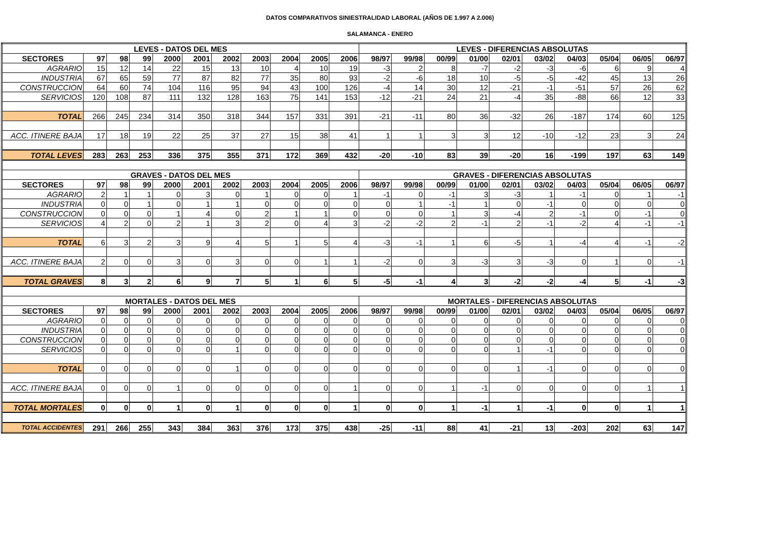DATOS COMPARATIVOS SINIESTRALIDAD LABORAL (AÑOS DE 1.997 A 2.006)
SALAMANCA - ENERO
| LEVES - DATOS DEL MES | | | | | | | | | | | LEVES - DIFERENCIAS ABSOLUTAS | | | | | | | | | |
| --- | --- | --- | --- | --- | --- | --- | --- | --- | --- | --- | --- | --- | --- | --- | --- | --- | --- | --- | --- | --- |
| SECTORES | 97 | 98 | 99 | 2000 | 2001 | 2002 | 2003 | 2004 | 2005 | 2006 | 98/97 | 99/98 | 00/99 | 01/00 | 02/01 | 03/02 | 04/03 | 05/04 | 06/05 | 06/97 |
| AGRARIO | 15 | 12 | 14 | 22 | 15 | 13 | 10 | 4 | 10 | 19 | -3 | 2 | 8 | -7 | -2 | -3 | -6 | 6 | 9 | 4 |
| INDUSTRIA | 67 | 65 | 59 | 77 | 87 | 82 | 77 | 35 | 80 | 93 | -2 | -6 | 18 | 10 | -5 | -5 | -42 | 45 | 13 | 26 |
| CONSTRUCCION | 64 | 60 | 74 | 104 | 116 | 95 | 94 | 43 | 100 | 126 | -4 | 14 | 30 | 12 | -21 | -1 | -51 | 57 | 26 | 62 |
| SERVICIOS | 120 | 108 | 87 | 111 | 132 | 128 | 163 | 75 | 141 | 153 | -12 | -21 | 24 | 21 | -4 | 35 | -88 | 66 | 12 | 33 |
| TOTAL | 266 | 245 | 234 | 314 | 350 | 318 | 344 | 157 | 331 | 391 | -21 | -11 | 80 | 36 | -32 | 26 | -187 | 174 | 60 | 125 |
| ACC. ITINERE BAJA | 17 | 18 | 19 | 22 | 25 | 37 | 27 | 15 | 38 | 41 | 1 | 1 | 3 | 3 | 12 | -10 | -12 | 23 | 3 | 24 |
| TOTAL LEVES | 283 | 263 | 253 | 336 | 375 | 355 | 371 | 172 | 369 | 432 | -20 | -10 | 83 | 39 | -20 | 16 | -199 | 197 | 63 | 149 |
| GRAVES - DATOS DEL MES | | | | | | | | | | | GRAVES - DIFERENCIAS ABSOLUTAS | | | | | | | | | |
| SECTORES | 97 | 98 | 99 | 2000 | 2001 | 2002 | 2003 | 2004 | 2005 | 2006 | 98/97 | 99/98 | 00/99 | 01/00 | 02/01 | 03/02 | 04/03 | 05/04 | 06/05 | 06/97 |
| AGRARIO | 2 | 1 | 1 | 0 | 3 | 0 | 1 | 0 | 0 | 1 | -1 | 0 | -1 | 3 | -3 | 1 | -1 | 0 | 1 | -1 |
| INDUSTRIA | 0 | 0 | 1 | 0 | 1 | 1 | 0 | 0 | 0 | 0 | 0 | 1 | -1 | 1 | 0 | -1 | 0 | 0 | 0 | 0 |
| CONSTRUCCION | 0 | 0 | 0 | 1 | 4 | 0 | 2 | 1 | 1 | 0 | 0 | 0 | 1 | 3 | -4 | 2 | -1 | 0 | -1 | 0 |
| SERVICIOS | 4 | 2 | 0 | 2 | 1 | 3 | 2 | 0 | 4 | 3 | -2 | -2 | 2 | -1 | 2 | -1 | -2 | 4 | -1 | -1 |
| TOTAL | 6 | 3 | 2 | 3 | 9 | 4 | 5 | 1 | 5 | 4 | -3 | -1 | 1 | 6 | -5 | 1 | -4 | 4 | -1 | -2 |
| ACC. ITINERE BAJA | 2 | 0 | 0 | 3 | 0 | 3 | 0 | 0 | 1 | 1 | -2 | 0 | 3 | -3 | 3 | -3 | 0 | 1 | 0 | -1 |
| TOTAL GRAVES | 8 | 3 | 2 | 6 | 9 | 7 | 5 | 1 | 6 | 5 | -5 | -1 | 4 | 3 | -2 | -2 | -4 | 5 | -1 | -3 |
| MORTALES - DATOS DEL MES | | | | | | | | | | | MORTALES - DIFERENCIAS ABSOLUTAS | | | | | | | | | |
| SECTORES | 97 | 98 | 99 | 2000 | 2001 | 2002 | 2003 | 2004 | 2005 | 2006 | 98/97 | 99/98 | 00/99 | 01/00 | 02/01 | 03/02 | 04/03 | 05/04 | 06/05 | 06/97 |
| AGRARIO | 0 | 0 | 0 | 0 | 0 | 0 | 0 | 0 | 0 | 0 | 0 | 0 | 0 | 0 | 0 | 0 | 0 | 0 | 0 | 0 |
| INDUSTRIA | 0 | 0 | 0 | 0 | 0 | 0 | 0 | 0 | 0 | 0 | 0 | 0 | 0 | 0 | 0 | 0 | 0 | 0 | 0 | 0 |
| CONSTRUCCION | 0 | 0 | 0 | 0 | 0 | 0 | 0 | 0 | 0 | 0 | 0 | 0 | 0 | 0 | 0 | 0 | 0 | 0 | 0 | 0 |
| SERVICIOS | 0 | 0 | 0 | 0 | 0 | 1 | 0 | 0 | 0 | 0 | 0 | 0 | 0 | 0 | 1 | -1 | 0 | 0 | 0 | 0 |
| TOTAL | 0 | 0 | 0 | 0 | 0 | 1 | 0 | 0 | 0 | 0 | 0 | 0 | 0 | 0 | 1 | -1 | 0 | 0 | 0 | 0 |
| ACC. ITINERE BAJA | 0 | 0 | 0 | 1 | 0 | 0 | 0 | 0 | 0 | 1 | 0 | 0 | 1 | -1 | 0 | 0 | 0 | 0 | 1 | 1 |
| TOTAL MORTALES | 0 | 0 | 0 | 1 | 0 | 1 | 0 | 0 | 0 | 1 | 0 | 0 | 1 | -1 | 1 | -1 | 0 | 0 | 1 | 1 |
| TOTAL ACCIDENTES | 291 | 266 | 255 | 343 | 384 | 363 | 376 | 173 | 375 | 438 | -25 | -11 | 88 | 41 | -21 | 13 | -203 | 202 | 63 | 147 |